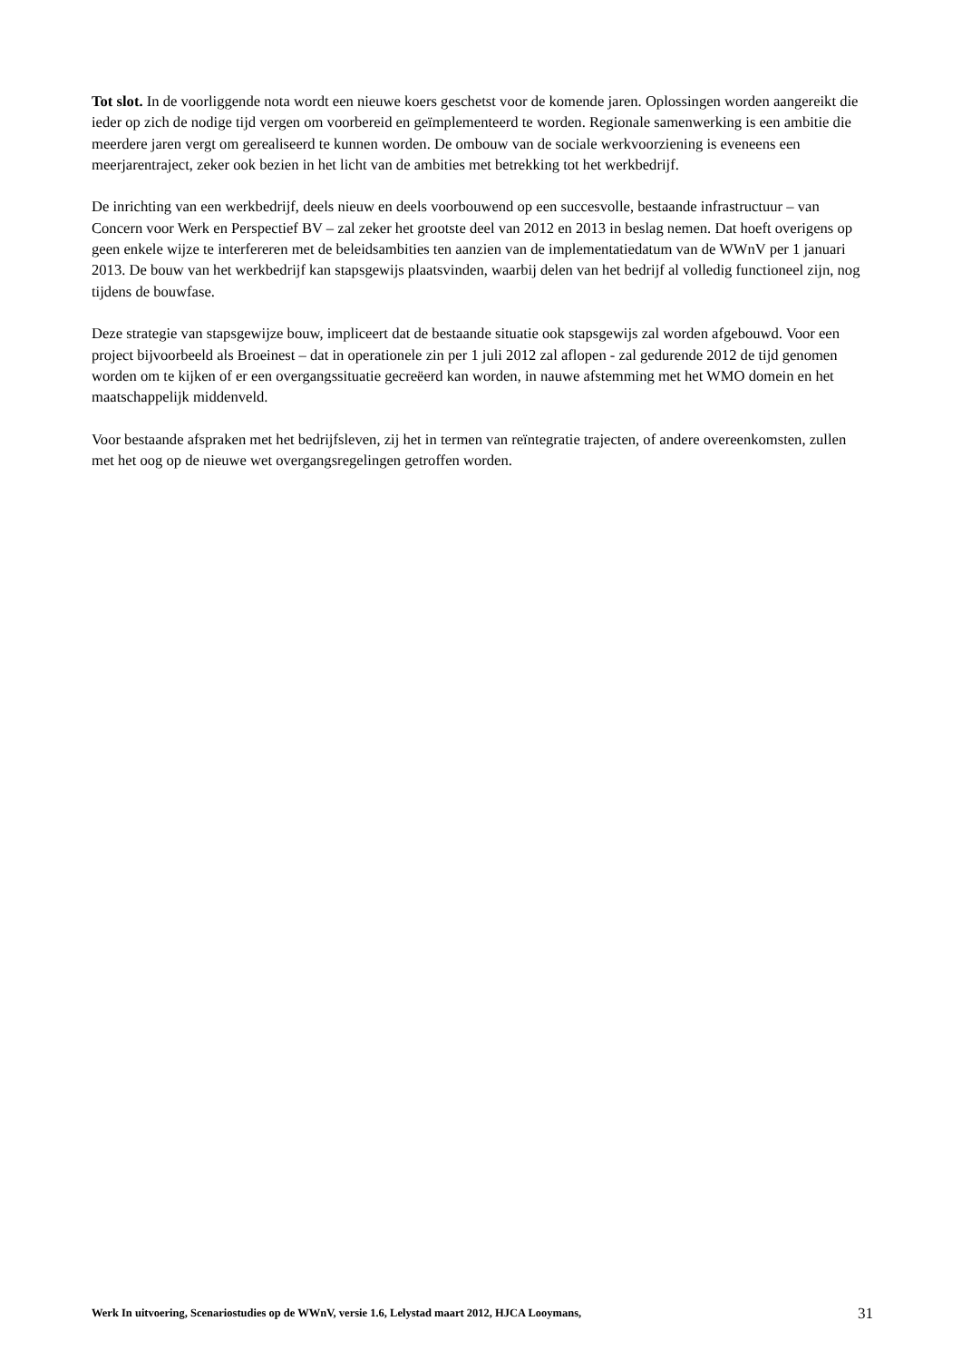Tot slot. In de voorliggende nota wordt een nieuwe koers geschetst voor de komende jaren. Oplossingen worden aangereikt die ieder op zich de nodige tijd vergen om voorbereid en geïmplementeerd te worden. Regionale samenwerking is een ambitie die meerdere jaren vergt om gerealiseerd te kunnen worden. De ombouw van de sociale werkvoorziening is eveneens een meerjarentraject, zeker ook bezien in het licht van de ambities met betrekking tot het werkbedrijf.
De inrichting van een werkbedrijf, deels nieuw en deels voorbouwend op een succesvolle, bestaande infrastructuur – van Concern voor Werk en Perspectief BV – zal zeker het grootste deel van 2012 en 2013 in beslag nemen. Dat hoeft overigens op geen enkele wijze te interfereren met de beleidsambities ten aanzien van de implementatiedatum van de WWnV per 1 januari 2013. De bouw van het werkbedrijf kan stapsgewijs plaatsvinden, waarbij delen van het bedrijf al volledig functioneel zijn, nog tijdens de bouwfase.
Deze strategie van stapsgewijze bouw, impliceert dat de bestaande situatie ook stapsgewijs zal worden afgebouwd. Voor een project bijvoorbeeld als Broeinest – dat in operationele zin per 1 juli 2012 zal aflopen - zal gedurende 2012 de tijd genomen worden om te kijken of er een overgangssituatie gecreëerd kan worden, in nauwe afstemming met het WMO domein en het maatschappelijk middenveld.
Voor bestaande afspraken met het bedrijfsleven, zij het in termen van reïntegratie trajecten, of andere overeenkomsten, zullen met het oog op de nieuwe wet overgangsregelingen getroffen worden.
Werk In uitvoering, Scenariostudies op de WWnV, versie 1.6, Lelystad maart 2012, HJCA Looymans, 31